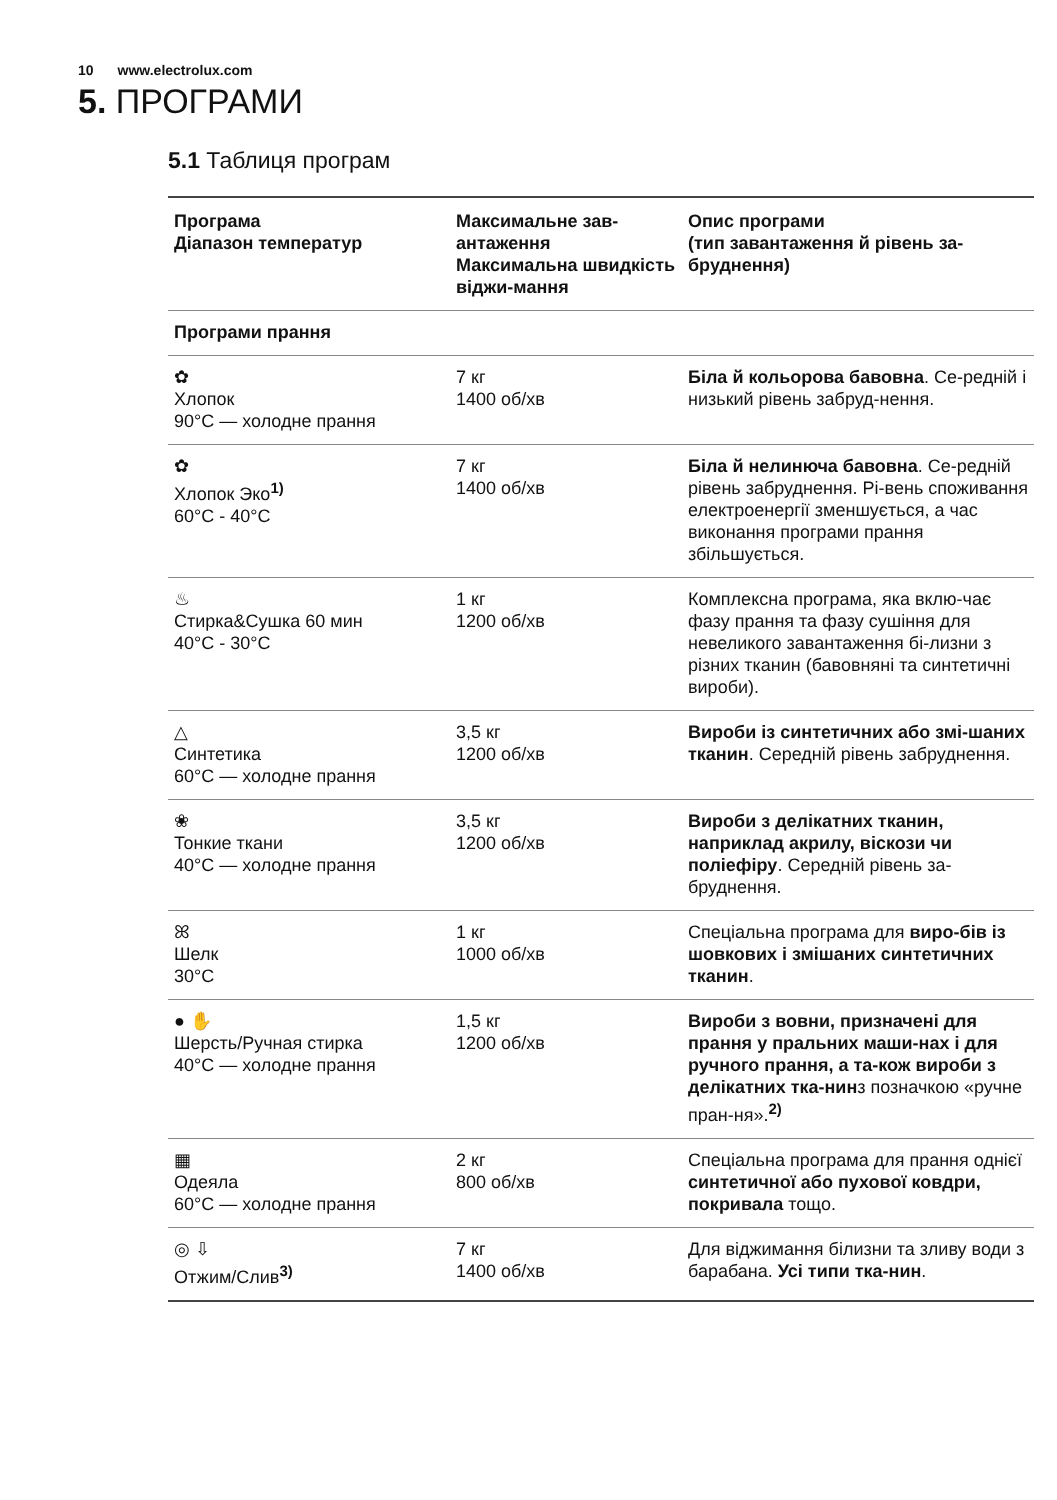10 www.electrolux.com
5. ПРОГРАМИ
5.1 Таблиця програм
| Програма Діапазон температур | Максимальне зав-антаження Максимальна швидкість віджи-мання | Опис програми (тип завантаження й рівень за-бруднення) |
| --- | --- | --- |
| Програми прання | | |
| ✿ Хлопок 90°C — холодне прання | 7 кг 1400 об/хв | Біла й кольорова бавовна . Се-редній і низький рівень забруд-нення. |
| ✿ Хлопок Эко<sup>1)</sup> 60°C - 40°C | 7 кг 1400 об/хв | Біла й нелинюча бавовна . Се-редній рівень забруднення. Рі-вень споживання електроенергії зменшується, а час виконання програми прання збільшується. |
| ♨ Стирка&Сушка 60 мин 40°C - 30°C | 1 кг 1200 об/хв | Комплексна програма, яка вклю-чає фазу прання та фазу сушіння для невеликого завантаження бі-лизни з різних тканин (бавовняні та синтетичні вироби). |
| △ Синтетика 60°C — холодне прання | 3,5 кг 1200 об/хв | Вироби із синтетичних або змі-шаних тканин . Середній рівень забруднення. |
| ❀ Тонкие ткани 40°C — холодне прання | 3,5 кг 1200 об/хв | Вироби з делікатних тканин, наприклад акрилу, віскози чи поліефіру . Середній рівень за-бруднення. |
| ꕤ Шелк 30°C | 1 кг 1000 об/хв | Спеціальна програма для виро-бів із шовкових і змішаних синтетичних тканин . |
| ● ✋ Шерсть/Ручная стирка 40°C — холодне прання | 1,5 кг 1200 об/хв | Вироби з вовни, призначені для прання у пральних маши-нах і для ручного прання, а та-кож вироби з делікатних тка-нин з позначкою «ручне пран-ня».<sup>2)</sup> |
| ▦ Одеяла 60°C — холодне прання | 2 кг 800 об/хв | Спеціальна програма для прання однієї синтетичної або пухової ковдри, покривала тощо. |
| ◎ ⇩ Отжим/Слив<sup>3)</sup> | 7 кг 1400 об/хв | Для віджимання білизни та зливу води з барабана. Усі типи тка-нин . |